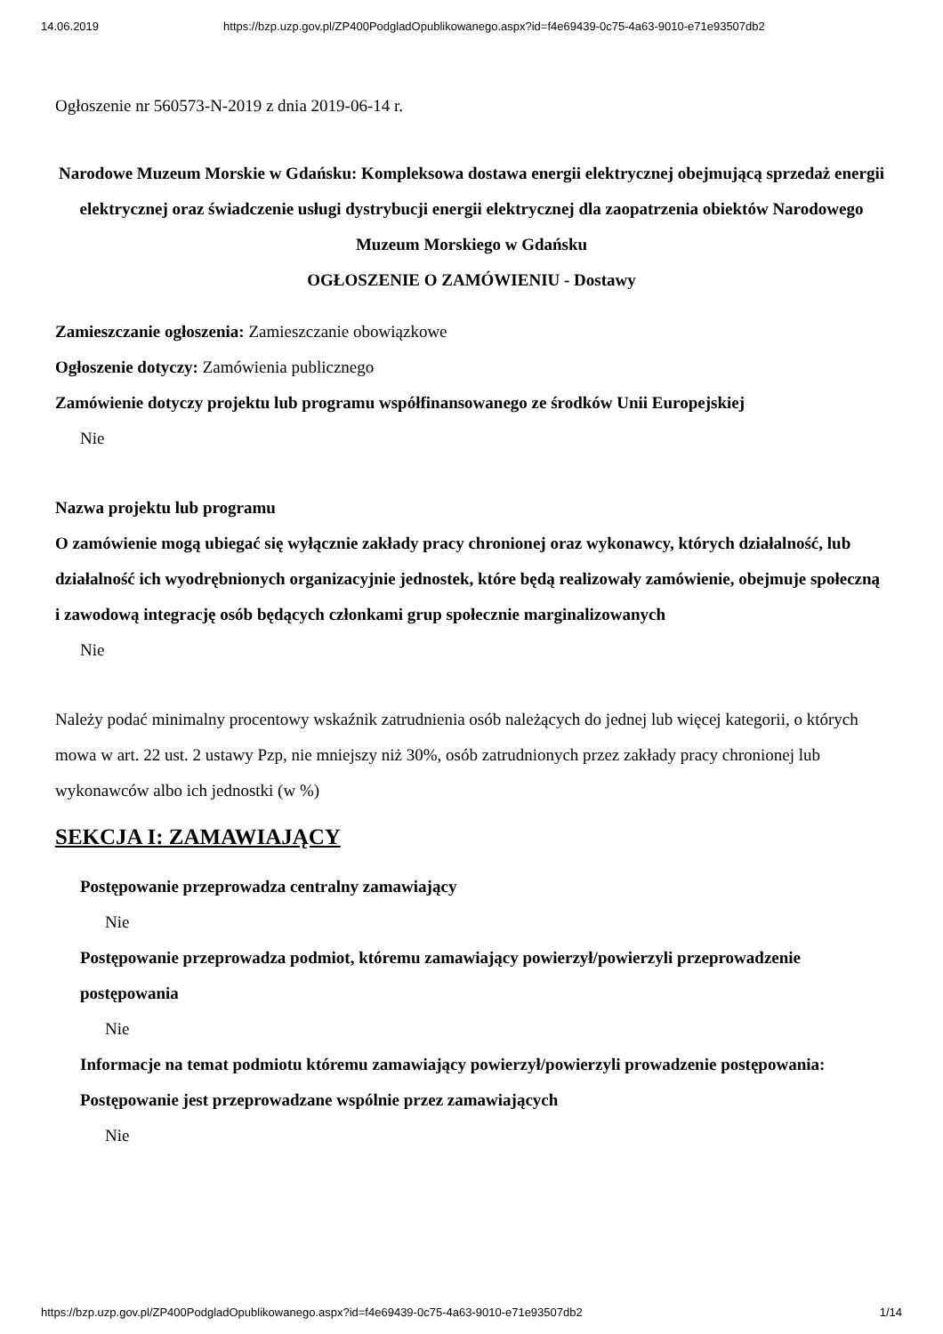14.06.2019 https://bzp.uzp.gov.pl/ZP400PodgladOpublikowanego.aspx?id=f4e69439-0c75-4a63-9010-e71e93507db2
Ogłoszenie nr 560573-N-2019 z dnia 2019-06-14 r.
Narodowe Muzeum Morskie w Gdańsku: Kompleksowa dostawa energii elektrycznej obejmującą sprzedaż energii elektrycznej oraz świadczenie usługi dystrybucji energii elektrycznej dla zaopatrzenia obiektów Narodowego Muzeum Morskiego w Gdańsku
OGŁOSZENIE O ZAMÓWIENIU - Dostawy
Zamieszczanie ogłoszenia: Zamieszczanie obowiązkowe
Ogłoszenie dotyczy: Zamówienia publicznego
Zamówienie dotyczy projektu lub programu współfinansowanego ze środków Unii Europejskiej
Nie
Nazwa projektu lub programu
O zamówienie mogą ubiegać się wyłącznie zakłady pracy chronionej oraz wykonawcy, których działalność, lub działalność ich wyodrębnionych organizacyjnie jednostek, które będą realizowały zamówienie, obejmuje społeczną i zawodową integrację osób będących członkami grup społecznie marginalizowanych
Nie
Należy podać minimalny procentowy wskaźnik zatrudnienia osób należących do jednej lub więcej kategorii, o których mowa w art. 22 ust. 2 ustawy Pzp, nie mniejszy niż 30%, osób zatrudnionych przez zakłady pracy chronionej lub wykonawców albo ich jednostki (w %)
SEKCJA I: ZAMAWIAJĄCY
Postępowanie przeprowadza centralny zamawiający
Nie
Postępowanie przeprowadza podmiot, któremu zamawiający powierzył/powierzyli przeprowadzenie postępowania
Nie
Informacje na temat podmiotu któremu zamawiający powierzył/powierzyli prowadzenie postępowania:
Postępowanie jest przeprowadzane wspólnie przez zamawiających
Nie
https://bzp.uzp.gov.pl/ZP400PodgladOpublikowanego.aspx?id=f4e69439-0c75-4a63-9010-e71e93507db2 1/14